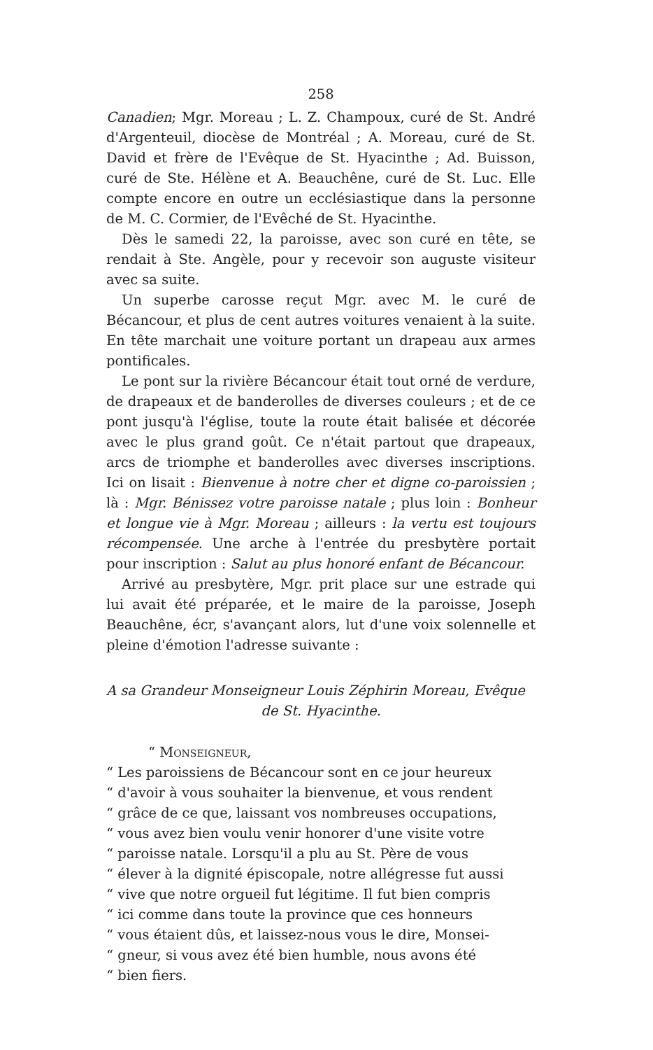258
Canadien; Mgr. Moreau ; L. Z. Champoux, curé de St. André d'Argenteuil, diocèse de Montréal ; A. Moreau, curé de St. David et frère de l'Evêque de St. Hyacinthe ; Ad. Buisson, curé de Ste. Hélène et A. Beauchêne, curé de St. Luc. Elle compte encore en outre un ecclésiastique dans la personne de M. C. Cormier, de l'Evêché de St. Hyacinthe.
Dès le samedi 22, la paroisse, avec son curé en tête, se rendait à Ste. Angèle, pour y recevoir son auguste visiteur avec sa suite.
Un superbe carosse reçut Mgr. avec M. le curé de Bécancour, et plus de cent autres voitures venaient à la suite. En tête marchait une voiture portant un drapeau aux armes pontificales.
Le pont sur la rivière Bécancour était tout orné de verdure, de drapeaux et de banderolles de diverses couleurs ; et de ce pont jusqu'à l'église, toute la route était balisée et décorée avec le plus grand goût. Ce n'était partout que drapeaux, arcs de triomphe et banderolles avec diverses inscriptions. Ici on lisait : Bienvenue à notre cher et digne co-paroissien ; là : Mgr. Bénissez votre paroisse natale ; plus loin : Bonheur et longue vie à Mgr. Moreau ; ailleurs : la vertu est toujours récompensée. Une arche à l'entrée du presbytère portait pour inscription : Salut au plus honoré enfant de Bécancour.
Arrivé au presbytère, Mgr. prit place sur une estrade qui lui avait été préparée, et le maire de la paroisse, Joseph Beauchêne, écr, s'avançant alors, lut d'une voix solennelle et pleine d'émotion l'adresse suivante :
A sa Grandeur Monseigneur Louis Zéphirin Moreau, Evêque
de St. Hyacinthe.
“ Monseigneur,
“ Les paroissiens de Bécancour sont en ce jour heureux
“ d'avoir à vous souhaiter la bienvenue, et vous rendent
“ grâce de ce que, laissant vos nombreuses occupations,
“ vous avez bien voulu venir honorer d'une visite votre
“ paroisse natale. Lorsqu'il a plu au St. Père de vous
“ élever à la dignité épiscopale, notre allégresse fut aussi
“ vive que notre orgueil fut légitime. Il fut bien compris
“ ici comme dans toute la province que ces honneurs
“ vous étaient dûs, et laissez-nous vous le dire, Monsei-
“ gneur, si vous avez été bien humble, nous avons été
“ bien fiers.